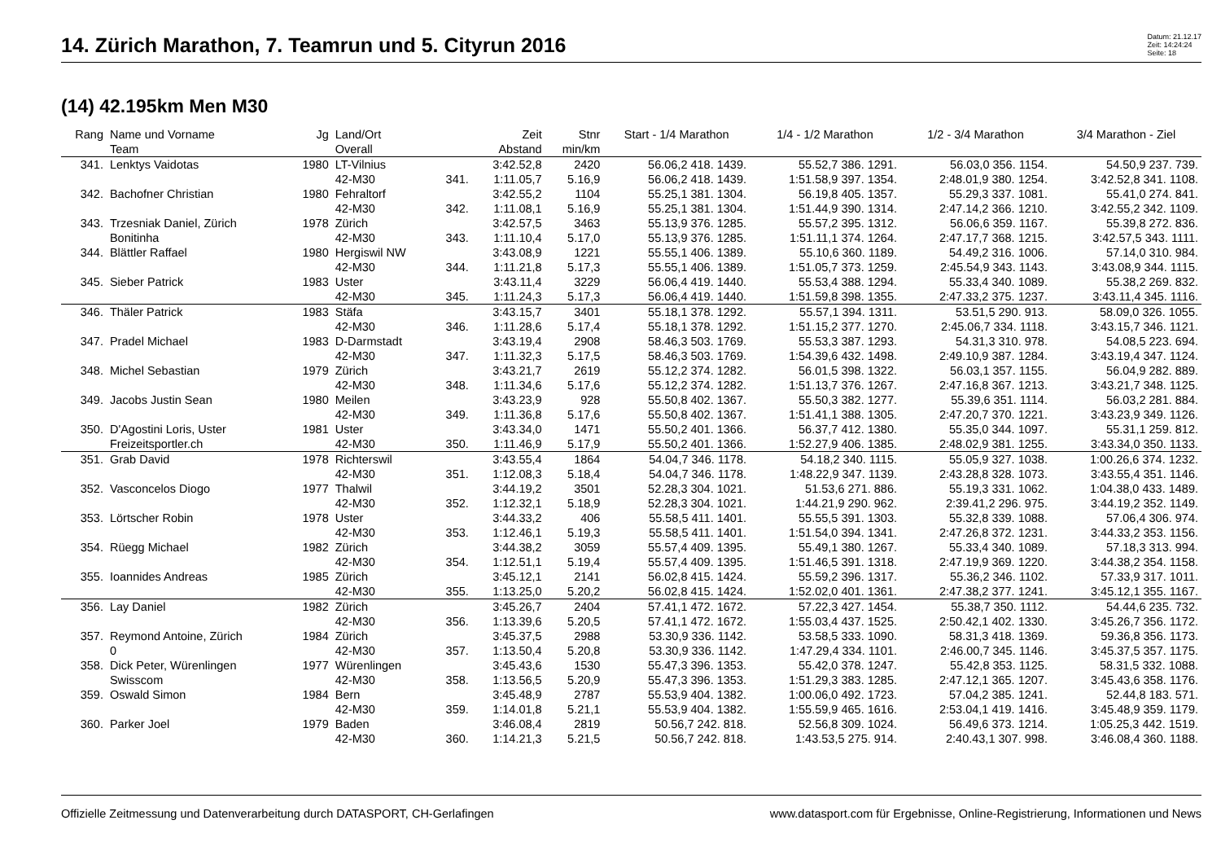14. Zürich Marathon, 7. Teamrun und 5. Cityrun 2016
Datum: 21.12.17
Zeit: 14:24:24
Seite: 18
(14) 42.195km Men M30
| Rang | Name und Vorname | Jg | Land/Ort | | Zeit | Stnr | Start - 1/4 Marathon | 1/4 - 1/2 Marathon | 1/2 - 3/4 Marathon | 3/4 Marathon - Ziel |
| --- | --- | --- | --- | --- | --- | --- | --- | --- | --- | --- |
| | Team | | Overall | | Abstand | min/km | | | | |
| 341. | Lenktys Vaidotas | 1980 | LT-Vilnius | | 3:42.52,8 | 2420 | 56.06,2 418. 1439. | 55.52,7 386. 1291. | 56.03,0 356. 1154. | 54.50,9 237. 739. |
| | | | 42-M30 | 341. | 1:11.05,7 | 5.16,9 | 56.06,2 418. 1439. | 1:51.58,9 397. 1354. | 2:48.01,9 380. 1254. | 3:42.52,8 341. 1108. |
| 342. | Bachofner Christian | 1980 | Fehraltorf | | 3:42.55,2 | 1104 | 55.25,1 381. 1304. | 56.19,8 405. 1357. | 55.29,3 337. 1081. | 55.41,0 274. 841. |
| | | | 42-M30 | 342. | 1:11.08,1 | 5.16,9 | 55.25,1 381. 1304. | 1:51.44,9 390. 1314. | 2:47.14,2 366. 1210. | 3:42.55,2 342. 1109. |
| 343. | Trzesniak Daniel, Zürich | 1978 | Zürich | | 3:42.57,5 | 3463 | 55.13,9 376. 1285. | 55.57,2 395. 1312. | 56.06,6 359. 1167. | 55.39,8 272. 836. |
| | Bonitinha | | 42-M30 | 343. | 1:11.10,4 | 5.17,0 | 55.13,9 376. 1285. | 1:51.11,1 374. 1264. | 2:47.17,7 368. 1215. | 3:42.57,5 343. 1111. |
| 344. | Blättler Raffael | 1980 | Hergiswil NW | | 3:43.08,9 | 1221 | 55.55,1 406. 1389. | 55.10,6 360. 1189. | 54.49,2 316. 1006. | 57.14,0 310. 984. |
| | | | 42-M30 | 344. | 1:11.21,8 | 5.17,3 | 55.55,1 406. 1389. | 1:51.05,7 373. 1259. | 2:45.54,9 343. 1143. | 3:43.08,9 344. 1115. |
| 345. | Sieber Patrick | 1983 | Uster | | 3:43.11,4 | 3229 | 56.06,4 419. 1440. | 55.53,4 388. 1294. | 55.33,4 340. 1089. | 55.38,2 269. 832. |
| | | | 42-M30 | 345. | 1:11.24,3 | 5.17,3 | 56.06,4 419. 1440. | 1:51.59,8 398. 1355. | 2:47.33,2 375. 1237. | 3:43.11,4 345. 1116. |
| 346. | Thäler Patrick | 1983 | Stäfa | | 3:43.15,7 | 3401 | 55.18,1 378. 1292. | 55.57,1 394. 1311. | 53.51,5 290. 913. | 58.09,0 326. 1055. |
| | | | 42-M30 | 346. | 1:11.28,6 | 5.17,4 | 55.18,1 378. 1292. | 1:51.15,2 377. 1270. | 2:45.06,7 334. 1118. | 3:43.15,7 346. 1121. |
| 347. | Pradel Michael | 1983 | D-Darmstadt | | 3:43.19,4 | 2908 | 58.46,3 503. 1769. | 55.53,3 387. 1293. | 54.31,3 310. 978. | 54.08,5 223. 694. |
| | | | 42-M30 | 347. | 1:11.32,3 | 5.17,5 | 58.46,3 503. 1769. | 1:54.39,6 432. 1498. | 2:49.10,9 387. 1284. | 3:43.19,4 347. 1124. |
| 348. | Michel Sebastian | 1979 | Zürich | | 3:43.21,7 | 2619 | 55.12,2 374. 1282. | 56.01,5 398. 1322. | 56.03,1 357. 1155. | 56.04,9 282. 889. |
| | | | 42-M30 | 348. | 1:11.34,6 | 5.17,6 | 55.12,2 374. 1282. | 1:51.13,7 376. 1267. | 2:47.16,8 367. 1213. | 3:43.21,7 348. 1125. |
| 349. | Jacobs Justin Sean | 1980 | Meilen | | 3:43.23,9 | 928 | 55.50,8 402. 1367. | 55.50,3 382. 1277. | 55.39,6 351. 1114. | 56.03,2 281. 884. |
| | | | 42-M30 | 349. | 1:11.36,8 | 5.17,6 | 55.50,8 402. 1367. | 1:51.41,1 388. 1305. | 2:47.20,7 370. 1221. | 3:43.23,9 349. 1126. |
| 350. | D'Agostini Loris, Uster | 1981 | Uster | | 3:43.34,0 | 1471 | 55.50,2 401. 1366. | 56.37,7 412. 1380. | 55.35,0 344. 1097. | 55.31,1 259. 812. |
| | Freizeitsportler.ch | | 42-M30 | 350. | 1:11.46,9 | 5.17,9 | 55.50,2 401. 1366. | 1:52.27,9 406. 1385. | 2:48.02,9 381. 1255. | 3:43.34,0 350. 1133. |
| 351. | Grab David | 1978 | Richterswil | | 3:43.55,4 | 1864 | 54.04,7 346. 1178. | 54.18,2 340. 1115. | 55.05,9 327. 1038. | 1:00.26,6 374. 1232. |
| | | | 42-M30 | 351. | 1:12.08,3 | 5.18,4 | 54.04,7 346. 1178. | 1:48.22,9 347. 1139. | 2:43.28,8 328. 1073. | 3:43.55,4 351. 1146. |
| 352. | Vasconcelos Diogo | 1977 | Thalwil | | 3:44.19,2 | 3501 | 52.28,3 304. 1021. | 51.53,6 271. 886. | 55.19,3 331. 1062. | 1:04.38,0 433. 1489. |
| | | | 42-M30 | 352. | 1:12.32,1 | 5.18,9 | 52.28,3 304. 1021. | 1:44.21,9 290. 962. | 2:39.41,2 296. 975. | 3:44.19,2 352. 1149. |
| 353. | Lörtscher Robin | 1978 | Uster | | 3:44.33,2 | 406 | 55.58,5 411. 1401. | 55.55,5 391. 1303. | 55.32,8 339. 1088. | 57.06,4 306. 974. |
| | | | 42-M30 | 353. | 1:12.46,1 | 5.19,3 | 55.58,5 411. 1401. | 1:51.54,0 394. 1341. | 2:47.26,8 372. 1231. | 3:44.33,2 353. 1156. |
| 354. | Rüegg Michael | 1982 | Zürich | | 3:44.38,2 | 3059 | 55.57,4 409. 1395. | 55.49,1 380. 1267. | 55.33,4 340. 1089. | 57.18,3 313. 994. |
| | | | 42-M30 | 354. | 1:12.51,1 | 5.19,4 | 55.57,4 409. 1395. | 1:51.46,5 391. 1318. | 2:47.19,9 369. 1220. | 3:44.38,2 354. 1158. |
| 355. | Ioannides Andreas | 1985 | Zürich | | 3:45.12,1 | 2141 | 56.02,8 415. 1424. | 55.59,2 396. 1317. | 55.36,2 346. 1102. | 57.33,9 317. 1011. |
| | | | 42-M30 | 355. | 1:13.25,0 | 5.20,2 | 56.02,8 415. 1424. | 1:52.02,0 401. 1361. | 2:47.38,2 377. 1241. | 3:45.12,1 355. 1167. |
| 356. | Lay Daniel | 1982 | Zürich | | 3:45.26,7 | 2404 | 57.41,1 472. 1672. | 57.22,3 427. 1454. | 55.38,7 350. 1112. | 54.44,6 235. 732. |
| | | | 42-M30 | 356. | 1:13.39,6 | 5.20,5 | 57.41,1 472. 1672. | 1:55.03,4 437. 1525. | 2:50.42,1 402. 1330. | 3:45.26,7 356. 1172. |
| 357. | Reymond Antoine, Zürich | 1984 | Zürich | | 3:45.37,5 | 2988 | 53.30,9 336. 1142. | 53.58,5 333. 1090. | 58.31,3 418. 1369. | 59.36,8 356. 1173. |
| | 0 | | 42-M30 | 357. | 1:13.50,4 | 5.20,8 | 53.30,9 336. 1142. | 1:47.29,4 334. 1101. | 2:46.00,7 345. 1146. | 3:45.37,5 357. 1175. |
| 358. | Dick Peter, Würenlingen | 1977 | Würenlingen | | 3:45.43,6 | 1530 | 55.47,3 396. 1353. | 55.42,0 378. 1247. | 55.42,8 353. 1125. | 58.31,5 332. 1088. |
| | Swisscom | | 42-M30 | 358. | 1:13.56,5 | 5.20,9 | 55.47,3 396. 1353. | 1:51.29,3 383. 1285. | 2:47.12,1 365. 1207. | 3:45.43,6 358. 1176. |
| 359. | Oswald Simon | 1984 | Bern | | 3:45.48,9 | 2787 | 55.53,9 404. 1382. | 1:00.06,0 492. 1723. | 57.04,2 385. 1241. | 52.44,8 183. 571. |
| | | | 42-M30 | 359. | 1:14.01,8 | 5.21,1 | 55.53,9 404. 1382. | 1:55.59,9 465. 1616. | 2:53.04,1 419. 1416. | 3:45.48,9 359. 1179. |
| 360. | Parker Joel | 1979 | Baden | | 3:46.08,4 | 2819 | 50.56,7 242. 818. | 52.56,8 309. 1024. | 56.49,6 373. 1214. | 1:05.25,3 442. 1519. |
| | | | 42-M30 | 360. | 1:14.21,3 | 5.21,5 | 50.56,7 242. 818. | 1:43.53,5 275. 914. | 2:40.43,1 307. 998. | 3:46.08,4 360. 1188. |
Offizielle Zeitmessung und Datenverarbeitung durch DATASPORT, CH-Gerlafingen www.datasport.com für Ergebnisse, Online-Registrierung, Informationen und News